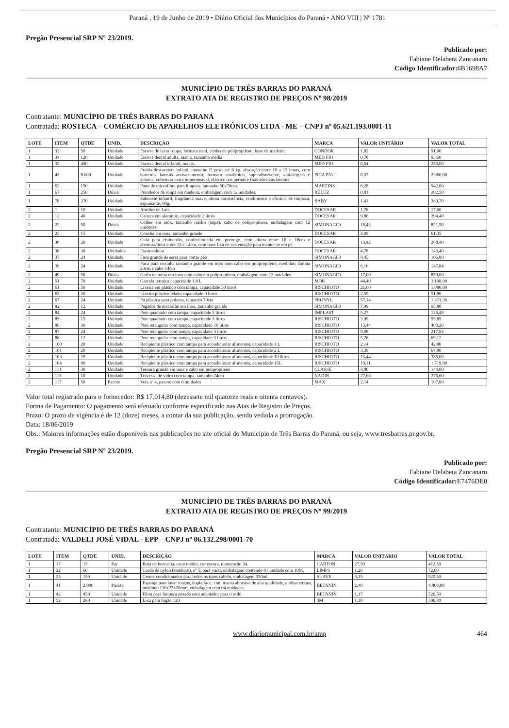Paraná , 19 de Junho de 2019 • Diário Oficial dos Municípios do Paraná • ANO VIII | Nº 1781
Pregão Presencial SRP Nº 23/2019.
Publicado por:
Fabiane Delabeta Zancanaro
Código Identificador: 6B1698A7
MUNICÍPIO DE TRÊS BARRAS DO PARANÁ
EXTRATO ATA DE REGISTRO DE PREÇOS Nº 98/2019
Contratante: MUNICÍPIO DE TRÊS BARRAS DO PARANÁ
Contratada: ROSTECA – COMÉRCIO DE APARELHOS ELETRÔNICOS LTDA - ME – CNPJ nº 05.621.193.0001-11
| LOTE | ITEM | QTDE | UNID. | DESCRIÇÃO | MARCA | VALOR UNITÁRIO | VALOR TOTAL |
| --- | --- | --- | --- | --- | --- | --- | --- |
| 1 | 32 | 50 | Unidade | Escova de lavar roupa, formato oval, cerdas de polipropileno, base de madeira. | CONDOR | 1,82 | 91,00 |
| 1 | 34 | 120 | Unidade | Escova dental adulta, macia, tamanho média | MED FIO | 0,78 | 93,60 |
| 1 | 35 | 400 | Unidade | Escova dental infantil, macia. | MED FIO | 0,64 | 256,00 |
| 1 | 43 | 8.000 | Unidade | Fralda descartável infantil tamanho P, peso até 6 kg, absorção entre 10 a 12 horas, com barreiras laterais antivazamento, formato anatômico, superabsorvente, antialérgica e atóxica, cobertura extra impermeável, elástico nas pernas e fitas adesivas laterais | PICA PAU | 0,37 | 2.960,00 |
| 1 | 62 | 150 | Unidade | Pano de microfibra para limpeza, tamanho 50x70cm. | MARTINS | 6,28 | 942,00 |
| 1 | 67 | 250 | Dúzia | Prendedor de roupa em madeira, embalagem com 12 unidades. | RELUZ | 0,81 | 202,50 |
| 1 | 78 | 270 | Unidade | Sabonete infantil, fragrância suave, ótima consistência, rendimento e eficácia de limpeza, espumante, 80g. | BABY | 1,41 | 380,70 |
| 2 | 1 | 10 | Unidade | Abridor de Lata | DOCESAR | 1,76 | 17,60 |
| 2 | 12 | 40 | Unidade | Caneca em alumínio, capacidade 2 litros | DOCESAR | 9,86 | 394,40 |
| 2 | 22 | 50 | Dúzia | Colher em inox, tamanho médio (sopa), cabo de polipropileno, embalagem com 12 unidades | SIMONAGIO | 16,43 | 821,50 |
| 2 | 23 | 15 | Unidade | Concha em inox, tamanho grande | DOCESAR | 4,09 | 61,35 |
| 2 | 30 | 20 | Unidade | Cuia para chimarrão, confeccionada em porongo, com altura entre 16 a 18cm e abertura/boca entre 12 e 14cm, com base fixa de sustentação para manter-se em pé. | DOCESAR | 13,42 | 268,40 |
| 2 | 36 | 30 | Unidades | Escumadeira | DOCESAR | 4,78 | 143,40 |
| 2 | 37 | 24 | Unidade | Faca grande de serra para cortar pão | SIMONAGIO | 4,45 | 106,80 |
| 2 | 39 | 24 | Unidade | Faca para cozinha tamanho grande em inox com cabo em polipropileno, medidas: lâmina 23cm e cabo 14cm | SIMONAGIO | 6,16 | 147,84 |
| 2 | 49 | 50 | Dúzia | Garfo de mesa em inox com cabo em polipropileno, embalagem com 12 unidades | SIMONAGIO | 17,00 | 850,00 |
| 2 | 51 | 70 | Unidade | Garrafa térmica capacidade 1,8 L | MOR | 44,40 | 3.108,00 |
| 2 | 61 | 50 | Unidade | Lixeira em plástico com tampa, capacidade 50 litros | RISCHIOTO | 21,60 | 1.080,00 |
| 2 | 65 | 20 | Unidade | Lixeiro plástico telado capacidade 9 litros | RISCHIOTO | 2,59 | 51,80 |
| 2 | 67 | 24 | Unidade | Pá plástica para polenta, tamanho 70cm | PRONYL | 57,14 | 1.371,36 |
| 2 | 82 | 12 | Unidade | Pegador de macarrão em inox, tamanho grande | SIMONAGIO | 7,99 | 95,88 |
| 2 | 84 | 24 | Unidade | Pote quadrado com tampa, capacidade 5 litros | IMPLAST | 5,27 | 126,48 |
| 2 | 85 | 15 | Unidade | Pote quadrado com tampa, capacidade 3 litros | RISCHIOTO | 3,99 | 59,85 |
| 2 | 86 | 30 | Unidade | Pote retangular com tampa, capacidade 10 litros | RISCHIOTO | 13,44 | 403,20 |
| 2 | 87 | 24 | Unidade | Pote retangular com tampa, capacidade 5 litros | RISCHIOTO | 9,08 | 217,92 |
| 2 | 88 | 12 | Unidade | Pote retangular com tampa, capacidade 3 litros | RISCHIOTO | 5,76 | 69,12 |
| 2 | 100 | 20 | Unidade | Recipiente plástico com tampa para acondicionar alimentos, capacidade 1 L | RISCHIOTO | 2,14 | 42,80 |
| 2 | 101 | 20 | Unidade | Recipiente plástico com tampa para acondicionar alimentos, capacidade 2 L | RISCHIOTO | 3,39 | 67,80 |
| 2 | 103 | 25 | Unidade | Recipiente plástico com tampa para acondicionar alimentos, capacidade 10 litros | RISCHIOTO | 13,44 | 336,00 |
| 2 | 104 | 90 | Unidade | Recipiente plástico com tampa para acondicionar alimentos, capacidade 15L | RISCHIOTO | 19,11 | 1.719,90 |
| 2 | 111 | 30 | Unidade | Tesoura grande em inox e cabo em polipropileno | CLASSE | 4,80 | 144,00 |
| 2 | 115 | 10 | Unidade | Travessa de vidro com tampa, tamanho 24cm | NADIR | 27,66 | 276,60 |
| 2 | 117 | 50 | Pacote | Vela nº 4, pacote com 6 unidades | MAX | 2,14 | 107,00 |
Valor total registrado para o fornecedor: R$ 17.014,80 (dezessete mil quatorze reais e oitenta centavos).
Forma de Pagamento: O pagamento será efetuado conforme especificado nas Atas de Registro de Preços.
Prazo: O prazo de vigência é de 12 (doze) meses, a contar da sua publicação, sendo vedada a prorrogação.
Data: 18/06/2019
Obs.: Maiores informações estão disponíveis nas publicações no site oficial do Município de Três Barras do Paraná, ou seja, www.tresbarras.pr.gov.br.
Pregão Presencial SRP Nº 23/2019.
Publicado por:
Fabiane Delabeta Zancanaro
Código Identificador: E7476DE0
MUNICÍPIO DE TRÊS BARRAS DO PARANÁ
EXTRATO ATA DE REGISTRO DE PREÇOS Nº 99/2019
Contratante: MUNICÍPIO DE TRÊS BARRAS DO PARANÁ
Contratada: VALDELI JOSÉ VIDAL - EPP – CNPJ nº 06.132.298/0001-70
| LOTE | ITEM | QTDE | UNID. | DESCRIÇÃO | MARCA | VALOR UNITÁRIO | VALOR TOTAL |
| --- | --- | --- | --- | --- | --- | --- | --- |
| 1 | 17 | 15 | Par | Bota de borracha, cano médio, cor escura, numeração 34. | CARTON | 27,50 | 412,50 |
| 1 | 22 | 60 | Unidade | Corda de nylon (sintético), nº 5, para varal, embalagem contendo 01 unidade com 10M. | LIMPS | 1,20 | 72,00 |
| 1 | 25 | 150 | Unidade | Creme condicionador para todos os tipos cabelo, embalagem 350ml | SUAVE | 6,15 | 922,50 |
| 1 | 41 | 2.000 | Pacote | Esponja para lavar louças, dupla face, com manta abrasiva de alta qualidade, antibacteriana, medindo 110x75x20mm, embalagem com 04 unidades. | BETANIN | 2,40 | 4.800,00 |
| 1 | 42 | 450 | Unidade | Fibra para limpeza pesada com adaptador para o rodo | BETANIN | 1,17 | 526,50 |
| 1 | 52 | 260 | Unidade | Lixa para fogão 120 | 3M | 1,18 | 306,80 |
www.diariomunicipal.com.br/amp 464